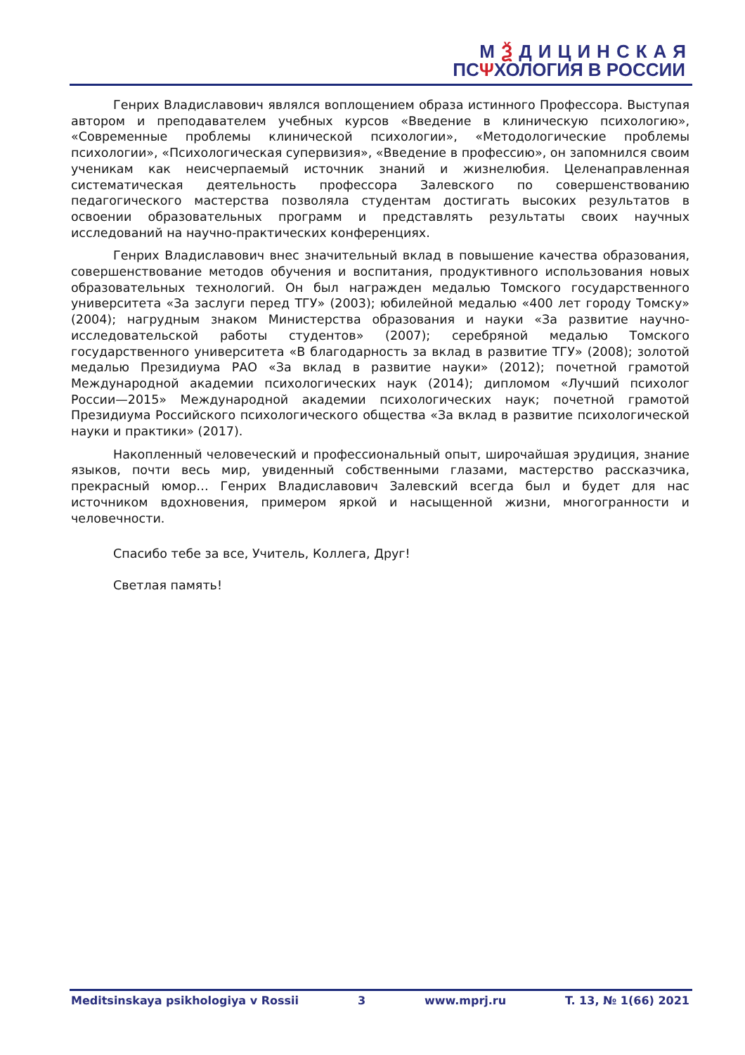МѮДИЦИНСКАЯ
ПСΨХОЛОГИЯ В РОССИИ
Генрих Владиславович являлся воплощением образа истинного Профессора. Выступая автором и преподавателем учебных курсов «Введение в клиническую психологию», «Современные проблемы клинической психологии», «Методологические проблемы психологии», «Психологическая супервизия», «Введение в профессию», он запомнился своим ученикам как неисчерпаемый источник знаний и жизнелюбия. Целенаправленная систематическая деятельность профессора Залевского по совер­шенствованию педагогического мастерства позволяла студентам достигать высоких результатов в освоении образовательных программ и представлять результаты своих научных исследований на научно-практических конференциях.
Генрих Владиславович внес значительный вклад в повышение качества образования, совершенствование методов обучения и воспитания, продуктивного использования новых образовательных технологий. Он был награжден медалью Томского государственного университета «За заслуги перед ТГУ» (2003); юбилейной медалью «400 лет городу Томску» (2004); нагрудным знаком Министерства образо­вания и науки «За развитие научно-исследовательской работы студентов» (2007); серебряной медалью Томского государственного университета «В благодарность за вклад в развитие ТГУ» (2008); золотой медалью Президиума РАО «За вклад в развитие науки» (2012); почетной грамотой Международной академии психологических наук (2014); дипломом «Лучший психолог России—2015» Международной академии психо­логических наук; почетной грамотой Президиума Российского психологического общества «За вклад в развитие психологической науки и практики» (2017).
Накопленный человеческий и профессиональный опыт, широчайшая эрудиция, знание языков, почти весь мир, увиденный собственными глазами, мастерство рассказчика, прекрасный юмор… Генрих Владиславович Залевский всегда был и будет для нас источником вдохновения, примером яркой и насыщенной жизни, многогранности и человечности.
Спасибо тебе за все, Учитель, Коллега, Друг!
Светлая память!
Meditsinskaya psikhologiya v Rossii 3 www.mprj.ru T. 13, № 1(66) 2021